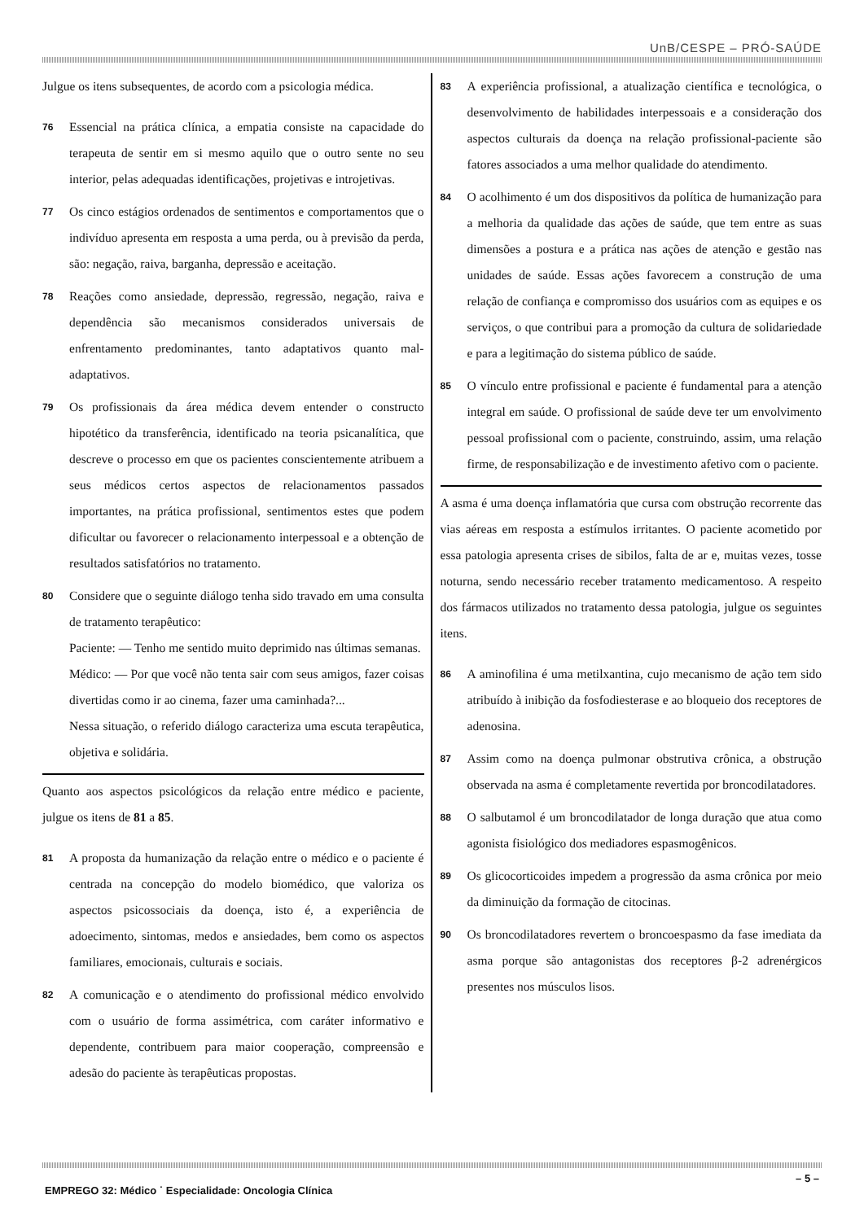UnB/CESPE – PRÓ-SAÚDE
Julgue os itens subsequentes, de acordo com a psicologia médica.
76 Essencial na prática clínica, a empatia consiste na capacidade do terapeuta de sentir em si mesmo aquilo que o outro sente no seu interior, pelas adequadas identificações, projetivas e introjetivas.
77 Os cinco estágios ordenados de sentimentos e comportamentos que o indivíduo apresenta em resposta a uma perda, ou à previsão da perda, são: negação, raiva, barganha, depressão e aceitação.
78 Reações como ansiedade, depressão, regressão, negação, raiva e dependência são mecanismos considerados universais de enfrentamento predominantes, tanto adaptativos quanto mal-adaptativos.
79 Os profissionais da área médica devem entender o constructo hipotético da transferência, identificado na teoria psicanalítica, que descreve o processo em que os pacientes conscientemente atribuem a seus médicos certos aspectos de relacionamentos passados importantes, na prática profissional, sentimentos estes que podem dificultar ou favorecer o relacionamento interpessoal e a obtenção de resultados satisfatórios no tratamento.
80 Considere que o seguinte diálogo tenha sido travado em uma consulta de tratamento terapêutico:
Paciente: — Tenho me sentido muito deprimido nas últimas semanas.
Médico: — Por que você não tenta sair com seus amigos, fazer coisas divertidas como ir ao cinema, fazer uma caminhada?...
Nessa situação, o referido diálogo caracteriza uma escuta terapêutica, objetiva e solidária.
Quanto aos aspectos psicológicos da relação entre médico e paciente, julgue os itens de 81 a 85.
81 A proposta da humanização da relação entre o médico e o paciente é centrada na concepção do modelo biomédico, que valoriza os aspectos psicossociais da doença, isto é, a experiência de adoecimento, sintomas, medos e ansiedades, bem como os aspectos familiares, emocionais, culturais e sociais.
82 A comunicação e o atendimento do profissional médico envolvido com o usuário de forma assimétrica, com caráter informativo e dependente, contribuem para maior cooperação, compreensão e adesão do paciente às terapêuticas propostas.
83 A experiência profissional, a atualização científica e tecnológica, o desenvolvimento de habilidades interpessoais e a consideração dos aspectos culturais da doença na relação profissional-paciente são fatores associados a uma melhor qualidade do atendimento.
84 O acolhimento é um dos dispositivos da política de humanização para a melhoria da qualidade das ações de saúde, que tem entre as suas dimensões a postura e a prática nas ações de atenção e gestão nas unidades de saúde. Essas ações favorecem a construção de uma relação de confiança e compromisso dos usuários com as equipes e os serviços, o que contribui para a promoção da cultura de solidariedade e para a legitimação do sistema público de saúde.
85 O vínculo entre profissional e paciente é fundamental para a atenção integral em saúde. O profissional de saúde deve ter um envolvimento pessoal profissional com o paciente, construindo, assim, uma relação firme, de responsabilização e de investimento afetivo com o paciente.
A asma é uma doença inflamatória que cursa com obstrução recorrente das vias aéreas em resposta a estímulos irritantes. O paciente acometido por essa patologia apresenta crises de sibilos, falta de ar e, muitas vezes, tosse noturna, sendo necessário receber tratamento medicamentoso. A respeito dos fármacos utilizados no tratamento dessa patologia, julgue os seguintes itens.
86 A aminofilina é uma metilxantina, cujo mecanismo de ação tem sido atribuído à inibição da fosfodiesterase e ao bloqueio dos receptores de adenosina.
87 Assim como na doença pulmonar obstrutiva crônica, a obstrução observada na asma é completamente revertida por broncodilatadores.
88 O salbutamol é um broncodilatador de longa duração que atua como agonista fisiológico dos mediadores espasmogênicos.
89 Os glicocorticoides impedem a progressão da asma crônica por meio da diminuição da formação de citocinas.
90 Os broncodilatadores revertem o broncoespasmo da fase imediata da asma porque são antagonistas dos receptores β-2 adrenérgicos presentes nos músculos lisos.
– 5 –
EMPREGO 32: Médico ˙ Especialidade: Oncologia Clínica